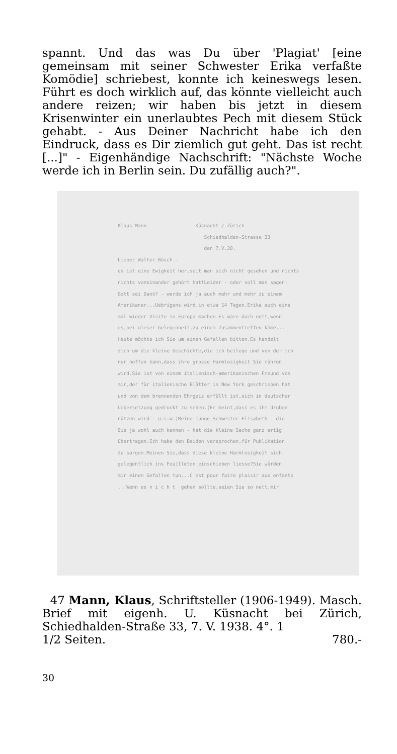spannt. Und das was Du über 'Plagiat' [eine gemeinsam mit seiner Schwester Erika verfaßte Komödie] schriebest, konnte ich keineswegs lesen. Führt es doch wirklich auf, das könnte vielleicht auch andere reizen; wir haben bis jetzt in diesem Krisenwinter ein unerlaubtes Pech mit diesem Stück gehabt. - Aus Deiner Nachricht habe ich den Eindruck, dass es Dir ziemlich gut geht. Das ist recht [...]" - Eigenhändige Nachschrift: "Nächste Woche werde ich in Berlin sein. Du zufällig auch?".
Klaus Mann Küsnacht / Zürich Schiedhalden-Strasse 33 den 7.V.38. Lieber Walter Bösch - es ist eine Ewigkeit her,seit man sich nicht gesehen und nichts nichts voneinander gehört hat!Leider - oder soll man sagen: Gott sei Dank? - werde ich ja auch mehr und mehr zu einem Amerikaner...Uebrigens wird,in etwa 14 Tagen,Erika auch eins mal wieder Visite in Europa machen.Es wäre doch nett,wenn es,bei dieser Gelegenheit,zu einem Zusammentreffen käme... Heute möchte ich Sie um einen Gefallen bitten.Es handelt sich um die kleine Geschichte,die ich beilege und von der ich nur hoffen kann,dass ihre grosse Harmlosigkeit Sie rühren wird.Sie ist von einem italienisch-amerikanischen Freund von mir,der für italienische Blätter in New York geschrieben hat und von dem brennenden Ehrgeiz erfüllt ist,sich in deutscher Uebersetzung gedruckt zu sehen.(Er meint,dass es ihm drüben nützen wird - u.s.w.)Meine junge Schwester Elisabeth - die Sie ja wohl auch kennen - hat die kleine Sache ganz artig übertragen.Ich habe den Beiden versprochen,für Publikation zu sorgen.Meinen Sie,dass diese kleine Harmlosigkeit sich gelegentlich ins Feuilleton einschieben liesse?Sie würden mir einen Gefallen tun...C'est pour faire plaisir aux enfants ...Wenn es n i c h t gehen sollte,seien Sie so nett,mir
47 Mann, Klaus, Schriftsteller (1906-1949). Masch. Brief mit eigenh. U. Küsnacht bei Zürich, Schiedhalden-Straße 33, 7. V. 1938. 4°. 1
1/2 Seiten. 780.-
30